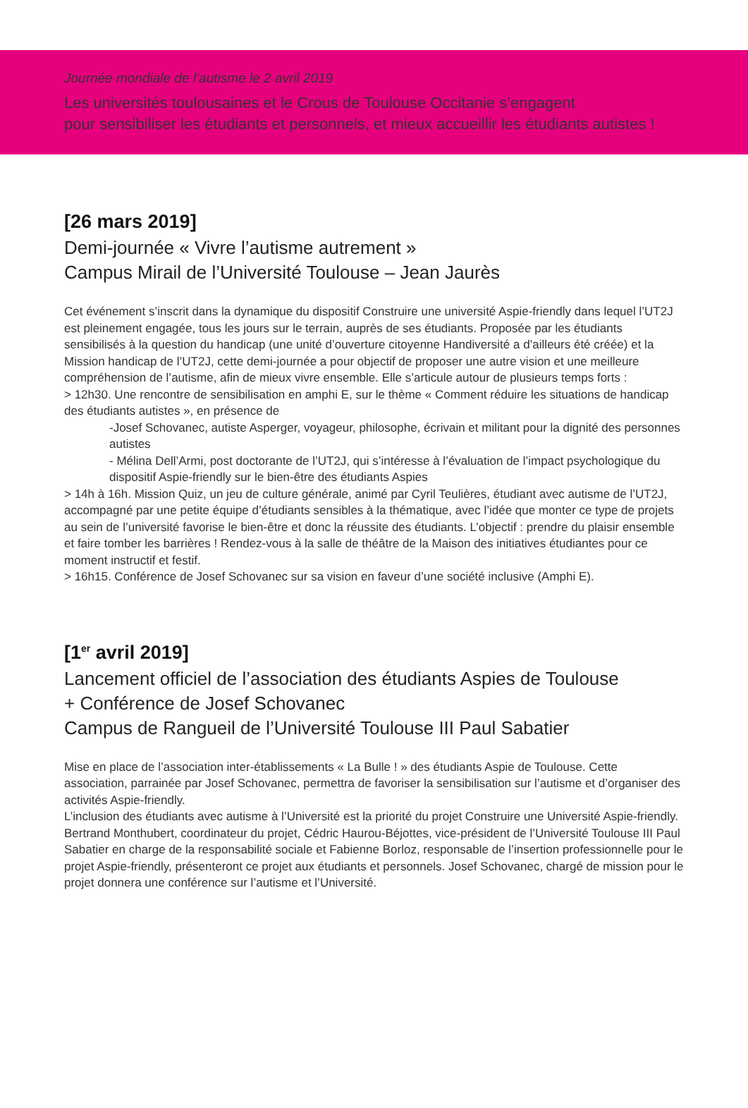Journée mondiale de l’autisme le 2 avril 2019
Les universités toulousaines et le Crous de Toulouse Occitanie s’engagent
pour sensibiliser les étudiants et personnels, et mieux accueillir les étudiants autistes !
[26 mars 2019]
Demi-journée « Vivre l’autisme autrement »
Campus Mirail de l’Université Toulouse – Jean Jaurès
Cet événement s’inscrit dans la dynamique du dispositif Construire une université Aspie-friendly dans lequel l’UT2J est pleinement engagée, tous les jours sur le terrain, auprès de ses étudiants. Proposée par les étudiants sensibilisés à la question du handicap (une unité d’ouverture citoyenne Handiversité a d’ailleurs été créée) et la Mission handicap de l’UT2J, cette demi-journée a pour objectif de proposer une autre vision et une meilleure compréhension de l’autisme, afin de mieux vivre ensemble. Elle s’articule autour de plusieurs temps forts :
> 12h30. Une rencontre de sensibilisation en amphi E, sur le thème « Comment réduire les situations de handicap des étudiants autistes », en présence de
-Josef Schovanec, autiste Asperger, voyageur, philosophe, écrivain et militant pour la dignité des personnes autistes
- Mélina Dell’Armi, post doctorante de l’UT2J, qui s’intéresse à l’évaluation de l’impact psychologique du dispositif Aspie-friendly sur le bien-être des étudiants Aspies
> 14h à 16h. Mission Quiz, un jeu de culture générale, animé par Cyril Teulières, étudiant avec autisme de l’UT2J, accompagné par une petite équipe d’étudiants sensibles à la thématique, avec l’idée que monter ce type de projets au sein de l’université favorise le bien-être et donc la réussite des étudiants. L’objectif : prendre du plaisir ensemble et faire tomber les barrières ! Rendez-vous à la salle de théâtre de la Maison des initiatives étudiantes pour ce moment instructif et festif.
> 16h15. Conférence de Josef Schovanec sur sa vision en faveur d’une société inclusive (Amphi E).
[1<sup>er</sup> avril 2019]
Lancement officiel de l’association des étudiants Aspies de Toulouse
+ Conférence de Josef Schovanec
Campus de Rangueil de l’Université Toulouse III Paul Sabatier
Mise en place de l’association inter-établissements « La Bulle ! » des étudiants Aspie de Toulouse. Cette association, parrainée par Josef Schovanec, permettra de favoriser la sensibilisation sur l’autisme et d’organiser des activités Aspie-friendly.
L’inclusion des étudiants avec autisme à l’Université est la priorité du projet Construire une Université Aspie-friendly. Bertrand Monthubert, coordinateur du projet, Cédric Haurou-Béjottes, vice-président de l’Université Toulouse III Paul Sabatier en charge de la responsabilité sociale et Fabienne Borloz, responsable de l’insertion professionnelle pour le projet Aspie-friendly, présenteront ce projet aux étudiants et personnels. Josef Schovanec, chargé de mission pour le projet donnera une conférence sur l’autisme et l’Université.